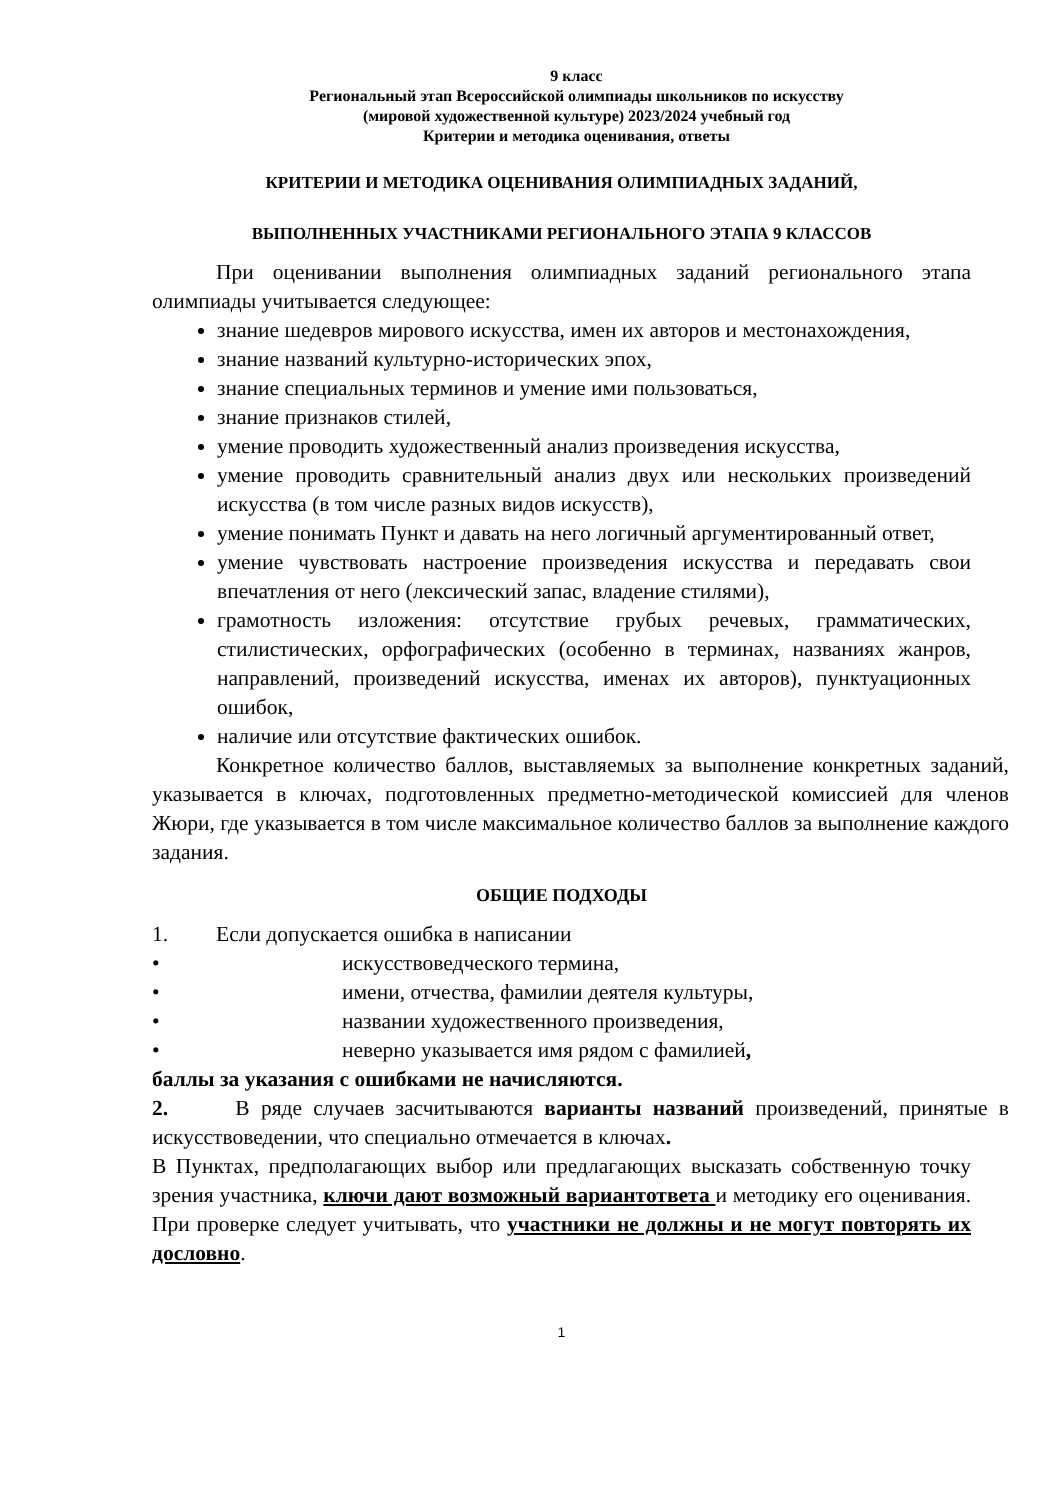9 класс
Региональный этап Всероссийской олимпиады школьников по искусству
(мировой художественной культуре) 2023/2024 учебный год
Критерии и методика оценивания, ответы
КРИТЕРИИ И МЕТОДИКА ОЦЕНИВАНИЯ ОЛИМПИАДНЫХ ЗАДАНИЙ,
ВЫПОЛНЕННЫХ УЧАСТНИКАМИ РЕГИОНАЛЬНОГО ЭТАПА 9 КЛАССОВ
При оценивании выполнения олимпиадных заданий регионального этапа олимпиады учитывается следующее:
знание шедевров мирового искусства, имен их авторов и местонахождения,
знание названий культурно-исторических эпох,
знание специальных терминов и умение ими пользоваться,
знание признаков стилей,
умение проводить художественный анализ произведения искусства,
умение проводить сравнительный анализ двух или нескольких произведений искусства (в том числе разных видов искусств),
умение понимать Пункт и давать на него логичный аргументированный ответ,
умение чувствовать настроение произведения искусства и передавать свои впечатления от него (лексический запас, владение стилями),
грамотность изложения: отсутствие грубых речевых, грамматических, стилистических, орфографических (особенно в терминах, названиях жанров, направлений, произведений искусства, именах их авторов), пунктуационных ошибок,
наличие или отсутствие фактических ошибок.
Конкретное количество баллов, выставляемых за выполнение конкретных заданий, указывается в ключах, подготовленных предметно-методической комиссией для членов Жюри, где указывается в том числе максимальное количество баллов за выполнение каждого задания.
ОБЩИЕ ПОДХОДЫ
1. Если допускается ошибка в написании
• искусствоведческого термина,
• имени, отчества, фамилии деятеля культуры,
• названии художественного произведения,
• неверно указывается имя рядом с фамилией,
баллы за указания с ошибками не начисляются.
2. В ряде случаев засчитываются варианты названий произведений, принятые в искусствоведении, что специально отмечается в ключах.
В Пунктах, предполагающих выбор или предлагающих высказать собственную точку зрения участника, ключи дают возможный вариантответа и методику его оценивания. При проверке следует учитывать, что участники не должны и не могут повторять их дословно.
1